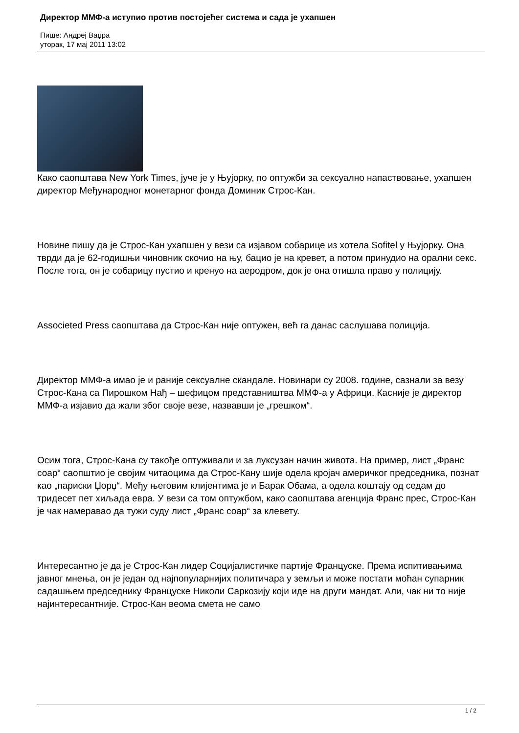Директор ММФ-а иступио против постојећег система и сада је ухапшен
Пише: Андреј Ваџра
уторак, 17 мај 2011 13:02
Како саопштава New York Times, јуче је у Њујорку, по оптужби за сексуално напаствовање, ухапшен директор Међународног монетарног фонда Доминик Строс-Кан.
Новине пишу да је Строс-Кан ухапшен у вези са изјавом собарице из хотела Sofitel у Њујорку. Она тврди да је 62-годишњи чиновник скочио на њу, бацио је на кревет, а потом принудио на орални секс. После тога, он је собарицу пустио и кренуо на аеродром, док је она отишла право у полицију.
Associeted Press саопштава да Строс-Кан није оптужен, већ га данас саслушава полиција.
Директор ММФ-а имао је и раније сексуалне скандале. Новинари су 2008. године, сазнали за везу Строс-Кана са Пирошком Нађ – шефицом представништва ММФ-а у Африци. Касније је директор ММФ-а изјавио да жали због своје везе, назвавши је „грешком“.
Осим тога, Строс-Кана су такође оптуживали и за луксузан начин живота. На пример, лист „Франс соар“ саопштио је својим читаоцима да Строс-Кану шије одела кројач америчког председника, познат као „париски Џорџ“. Међу његовим клијентима је и Барак Обама, а одела коштају од седам до тридесет пет хиљада евра. У вези са том оптужбом, како саопштава агенција Франс прес, Строс-Кан је чак намеравао да тужи суду лист „Франс соар“ за клевету.
Интересантно је да је Строс-Кан лидер Социјалистичке партије Француске. Према испитивањима јавног мнења, он је један од најпопуларнијих политичара у земљи и може постати моћан супарник садашњем председнику Француске Николи Саркозију који иде на други мандат. Али, чак ни то није најинтересантније. Строс-Кан веома смета не само
1 / 2